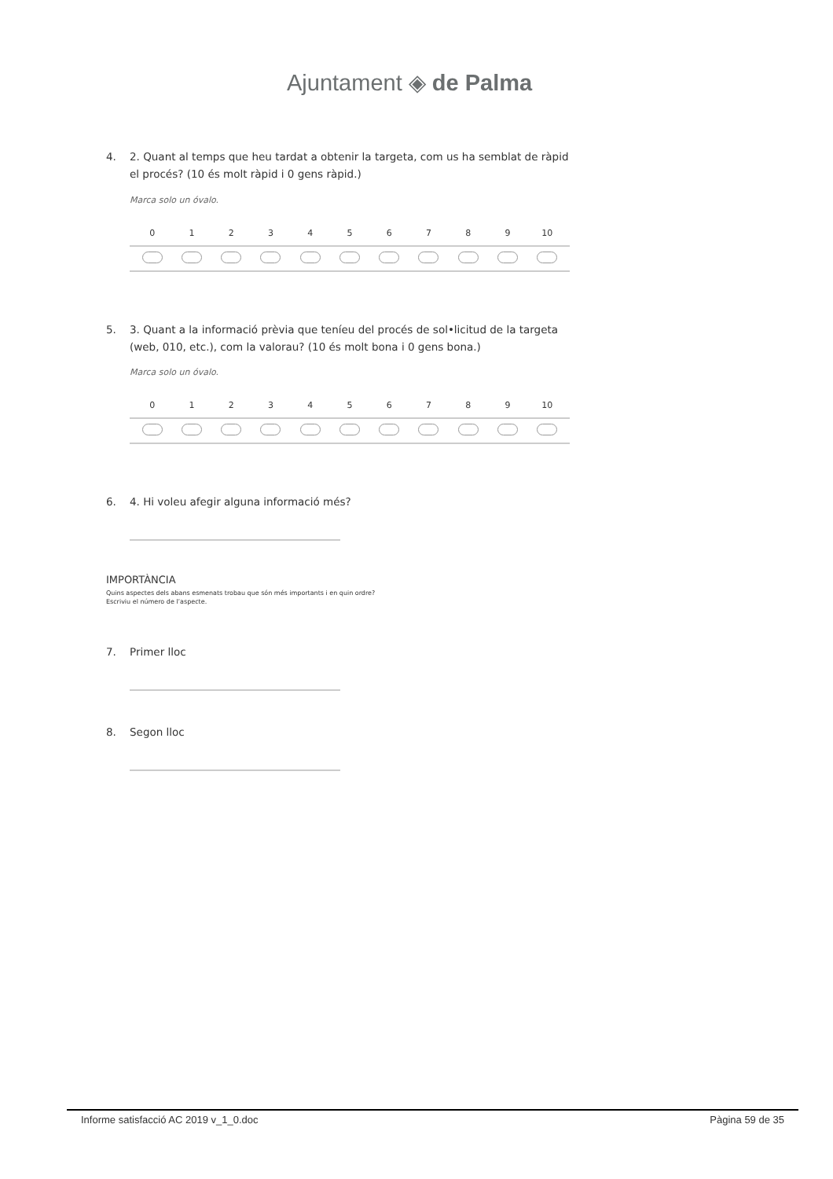Ajuntament ◈ de Palma
4. 2. Quant al temps que heu tardat a obtenir la targeta, com us ha semblat de ràpid el procés? (10 és molt ràpid i 0 gens ràpid.)
Marca solo un óvalo.
| | 0 | 1 | 2 | 3 | 4 | 5 | 6 | 7 | 8 | 9 | 10 | |
| --- | --- | --- | --- | --- | --- | --- | --- | --- | --- | --- | --- | --- |
5. 3. Quant a la informació prèvia que teníeu del procés de sol•licitud de la targeta (web, 010, etc.), com la valorau? (10 és molt bona i 0 gens bona.)
Marca solo un óvalo.
| | 0 | 1 | 2 | 3 | 4 | 5 | 6 | 7 | 8 | 9 | 10 | |
| --- | --- | --- | --- | --- | --- | --- | --- | --- | --- | --- | --- | --- |
6. 4. Hi voleu afegir alguna informació més?
IMPORTÀNCIA
Quins aspectes dels abans esmenats trobau que són més importants i en quin ordre?
Escriviu el número de l’aspecte.
7. Primer lloc
8. Segon lloc
Informe satisfacció AC 2019 v_1_0.doc Pàgina 59 de 35